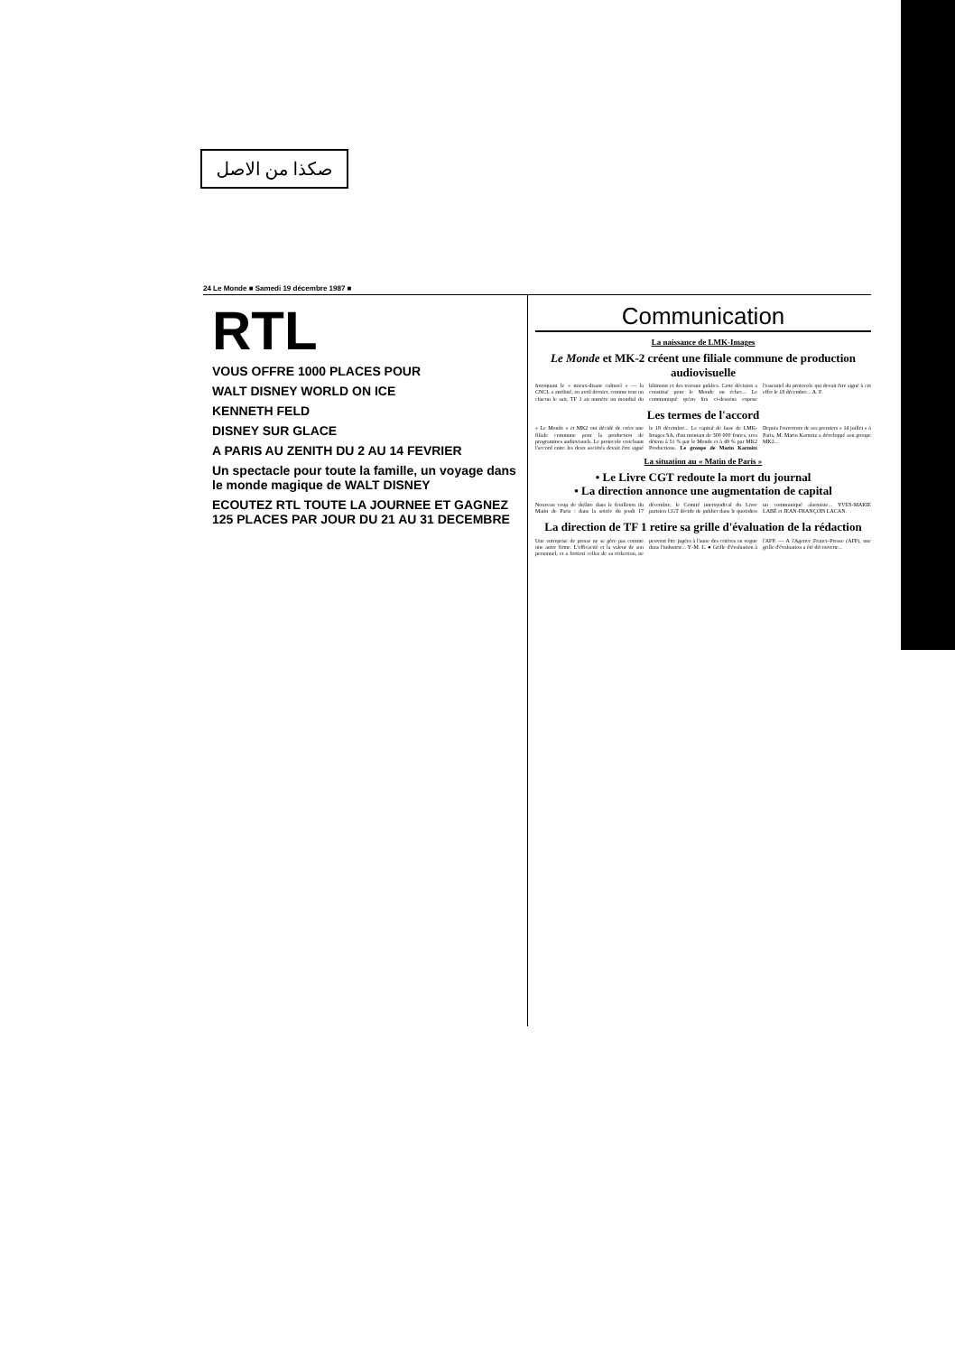صكذا من الاصل
24 Le Monde ■ Samedi 19 décembre 1987 ■
RTL
VOUS OFFRE 1000 PLACES POUR
WALT DISNEY WORLD ON ICE
KENNETH FELD
DISNEY SUR GLACE
A PARIS AU ZENITH DU 2 AU 14 FEVRIER
Un spectacle pour toute la famille, un voyage dans le monde magique de WALT DISNEY
ECOUTEZ RTL TOUTE LA JOURNEE ET GAGNEZ 125 PLACES PAR JOUR DU 21 AU 31 DECEMBRE
Communication
La naissance de LMK-Images
Le Monde et MK-2 créent une filiale commune de production audiovisuelle
Invoquant le « mieux-disant culturel » — la CNCL a attribué, en avril dernier, comme tout un chacun le sait, TF 1 au numéro un mondial du bâtiment et des travaux publics. Cette décision a constitué pour le Monde un échec... Le communiqué qu'on lira ci-dessous expose l'essentiel du protocole qui devait être signé à cet effet le 18 décembre... A. F.
Les termes de l'accord
« Le Monde » et MK2 ont décidé de créer une filiale commune pour la production de programmes audiovisuels. Le protocole concluant l'accord entre les deux sociétés devait être signé le 18 décembre... Le capital de base de LMK-Images SA, d'un montant de 300 000 francs, sera détenu à 51 % par le Monde et à 49 % par MK2 Productions. Le groupe de Marin Karmitz Depuis l'ouverture de ses premiers « 14 juillet » à Paris, M. Marin Karmitz a développé son groupe MK2...
La situation au « Matin de Paris »
• Le Livre CGT redoute la mort du journal
• La direction annonce une augmentation de capital
Nouveau coup de théâtre dans le feuilleton du Matin de Paris : dans la soirée du jeudi 17 décembre, le Comité intersyndical du Livre parisien CGT décide de publier dans le quotidien un communiqué alarmiste... YVES-MARIE LABÉ et JEAN-FRANÇOIS LACAN.
La direction de TF 1 retire sa grille d'évaluation de la rédaction
Une entreprise de presse ne se gère pas comme une autre firme. L'efficacité et la valeur de son personnel, et a fortiori celles de sa rédaction, ne peuvent être jugées à l'aune des critères en vogue dans l'industrie... Y.-M. L. ● Grille d'évaluation à l'AFP. — A l'Agence France-Presse (AFP), une grille d'évaluation a été découverte...